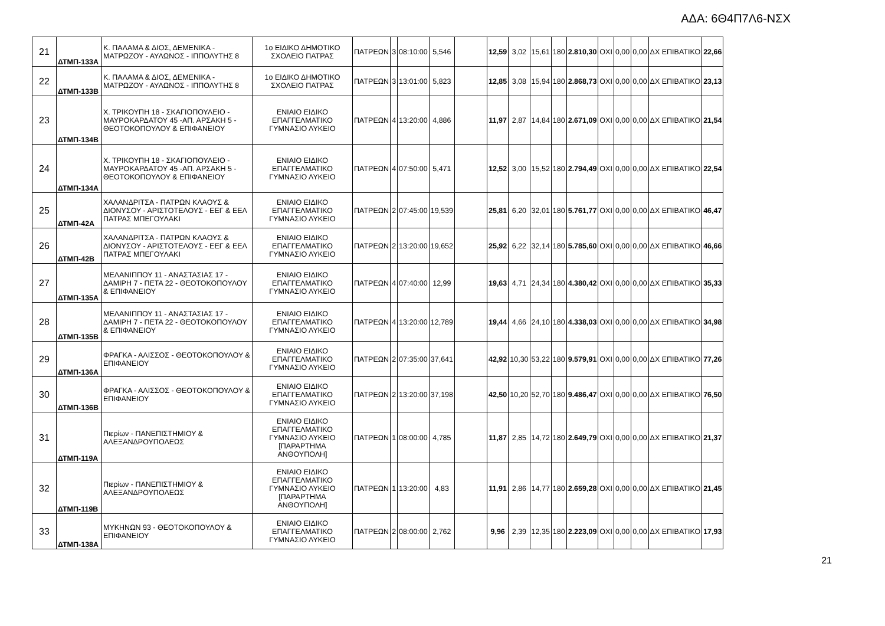ΑΔΑ: 6Θ4Π7Λ6-ΝΣΧ
| 21 | ΔΤΜΠ-133Α | Κ. ΠΑΛΑΜΑ & ΔΙΟΣ, ΔΕΜΕΝΙΚΑ - ΜΑΤΡΩΖΟΥ - ΑΥΛΩΝΟΣ - ΙΠΠΟΛΥΤΗΣ 8 | 1ο ΕΙΔΙΚΟ ΔΗΜΟΤΙΚΟ ΣΧΟΛΕΙΟ ΠΑΤΡΑΣ | ΠΑΤΡΕΩΝ | 3 | 08:10:00 | 5,546 | | 12,59 | 3,02 | 15,61 | 180 | 2.810,30 | ΟΧΙ | 0,00 | 0,00 | ΔΧ ΕΠΙΒΑΤΙΚΟ | 22,66 |
| 22 | ΔΤΜΠ-133Β | Κ. ΠΑΛΑΜΑ & ΔΙΟΣ, ΔΕΜΕΝΙΚΑ - ΜΑΤΡΩΖΟΥ - ΑΥΛΩΝΟΣ - ΙΠΠΟΛΥΤΗΣ 8 | 1ο ΕΙΔΙΚΟ ΔΗΜΟΤΙΚΟ ΣΧΟΛΕΙΟ ΠΑΤΡΑΣ | ΠΑΤΡΕΩΝ | 3 | 13:01:00 | 5,823 | | 12,85 | 3,08 | 15,94 | 180 | 2.868,73 | ΟΧΙ | 0,00 | 0,00 | ΔΧ ΕΠΙΒΑΤΙΚΟ | 23,13 |
| 23 | ΔΤΜΠ-134Β | Χ. ΤΡΙΚΟΥΠΗ 18 - ΣΚΑΓΙΟΠΟΥΛΕΙΟ - ΜΑΥΡΟΚΑΡΔΑΤΟΥ 45 -ΑΠ. ΑΡΣΑΚΗ 5 - ΘΕΟΤΟΚΟΠΟΥΛΟΥ & ΕΠΙΦΑΝΕΙΟΥ | ΕΝΙΑΙΟ ΕΙΔΙΚΟ ΕΠΑΓΓΕΛΜΑΤΙΚΟ ΓΥΜΝΑΣΙΟ ΛΥΚΕΙΟ | ΠΑΤΡΕΩΝ | 4 | 13:20:00 | 4,886 | | 11,97 | 2,87 | 14,84 | 180 | 2.671,09 | ΟΧΙ | 0,00 | 0,00 | ΔΧ ΕΠΙΒΑΤΙΚΟ | 21,54 |
| 24 | ΔΤΜΠ-134Α | Χ. ΤΡΙΚΟΥΠΗ 18 - ΣΚΑΓΙΟΠΟΥΛΕΙΟ - ΜΑΥΡΟΚΑΡΔΑΤΟΥ 45 -ΑΠ. ΑΡΣΑΚΗ 5 - ΘΕΟΤΟΚΟΠΟΥΛΟΥ & ΕΠΙΦΑΝΕΙΟΥ | ΕΝΙΑΙΟ ΕΙΔΙΚΟ ΕΠΑΓΓΕΛΜΑΤΙΚΟ ΓΥΜΝΑΣΙΟ ΛΥΚΕΙΟ | ΠΑΤΡΕΩΝ | 4 | 07:50:00 | 5,471 | | 12,52 | 3,00 | 15,52 | 180 | 2.794,49 | ΟΧΙ | 0,00 | 0,00 | ΔΧ ΕΠΙΒΑΤΙΚΟ | 22,54 |
| 25 | ΔΤΜΠ-42Α | ΧΑΛΑΝΔΡΙΤΣΑ - ΠΑΤΡΩΝ ΚΛΑΟΥΣ & ΔΙΟΝΥΣΟΥ - ΑΡΙΣΤΟΤΕΛΟΥΣ - ΕΕΓ & ΕΕΛ ΠΑΤΡΑΣ ΜΠΕΓΟΥΛΑΚΙ | ΕΝΙΑΙΟ ΕΙΔΙΚΟ ΕΠΑΓΓΕΛΜΑΤΙΚΟ ΓΥΜΝΑΣΙΟ ΛΥΚΕΙΟ | ΠΑΤΡΕΩΝ | 2 | 07:45:00 | 19,539 | | 25,81 | 6,20 | 32,01 | 180 | 5.761,77 | ΟΧΙ | 0,00 | 0,00 | ΔΧ ΕΠΙΒΑΤΙΚΟ | 46,47 |
| 26 | ΔΤΜΠ-42Β | ΧΑΛΑΝΔΡΙΤΣΑ - ΠΑΤΡΩΝ ΚΛΑΟΥΣ & ΔΙΟΝΥΣΟΥ - ΑΡΙΣΤΟΤΕΛΟΥΣ - ΕΕΓ & ΕΕΛ ΠΑΤΡΑΣ ΜΠΕΓΟΥΛΑΚΙ | ΕΝΙΑΙΟ ΕΙΔΙΚΟ ΕΠΑΓΓΕΛΜΑΤΙΚΟ ΓΥΜΝΑΣΙΟ ΛΥΚΕΙΟ | ΠΑΤΡΕΩΝ | 2 | 13:20:00 | 19,652 | | 25,92 | 6,22 | 32,14 | 180 | 5.785,60 | ΟΧΙ | 0,00 | 0,00 | ΔΧ ΕΠΙΒΑΤΙΚΟ | 46,66 |
| 27 | ΔΤΜΠ-135Α | ΜΕΛΑΝΙΠΠΟΥ 11 - ΑΝΑΣΤΑΣΙΑΣ 17 - ΔΑΜΙΡΗ 7 - ΠΕΤΑ 22 - ΘΕΟΤΟΚΟΠΟΥΛΟΥ & ΕΠΙΦΑΝΕΙΟΥ | ΕΝΙΑΙΟ ΕΙΔΙΚΟ ΕΠΑΓΓΕΛΜΑΤΙΚΟ ΓΥΜΝΑΣΙΟ ΛΥΚΕΙΟ | ΠΑΤΡΕΩΝ | 4 | 07:40:00 | 12,99 | | 19,63 | 4,71 | 24,34 | 180 | 4.380,42 | ΟΧΙ | 0,00 | 0,00 | ΔΧ ΕΠΙΒΑΤΙΚΟ | 35,33 |
| 28 | ΔΤΜΠ-135Β | ΜΕΛΑΝΙΠΠΟΥ 11 - ΑΝΑΣΤΑΣΙΑΣ 17 - ΔΑΜΙΡΗ 7 - ΠΕΤΑ 22 - ΘΕΟΤΟΚΟΠΟΥΛΟΥ & ΕΠΙΦΑΝΕΙΟΥ | ΕΝΙΑΙΟ ΕΙΔΙΚΟ ΕΠΑΓΓΕΛΜΑΤΙΚΟ ΓΥΜΝΑΣΙΟ ΛΥΚΕΙΟ | ΠΑΤΡΕΩΝ | 4 | 13:20:00 | 12,789 | | 19,44 | 4,66 | 24,10 | 180 | 4.338,03 | ΟΧΙ | 0,00 | 0,00 | ΔΧ ΕΠΙΒΑΤΙΚΟ | 34,98 |
| 29 | ΔΤΜΠ-136Α | ΦΡΑΓΚΑ - ΑΛΙΣΣΟΣ - ΘΕΟΤΟΚΟΠΟΥΛΟΥ & ΕΠΙΦΑΝΕΙΟΥ | ΕΝΙΑΙΟ ΕΙΔΙΚΟ ΕΠΑΓΓΕΛΜΑΤΙΚΟ ΓΥΜΝΑΣΙΟ ΛΥΚΕΙΟ | ΠΑΤΡΕΩΝ | 2 | 07:35:00 | 37,641 | | 42,92 | 10,30 | 53,22 | 180 | 9.579,91 | ΟΧΙ | 0,00 | 0,00 | ΔΧ ΕΠΙΒΑΤΙΚΟ | 77,26 |
| 30 | ΔΤΜΠ-136Β | ΦΡΑΓΚΑ - ΑΛΙΣΣΟΣ - ΘΕΟΤΟΚΟΠΟΥΛΟΥ & ΕΠΙΦΑΝΕΙΟΥ | ΕΝΙΑΙΟ ΕΙΔΙΚΟ ΕΠΑΓΓΕΛΜΑΤΙΚΟ ΓΥΜΝΑΣΙΟ ΛΥΚΕΙΟ | ΠΑΤΡΕΩΝ | 2 | 13:20:00 | 37,198 | | 42,50 | 10,20 | 52,70 | 180 | 9.486,47 | ΟΧΙ | 0,00 | 0,00 | ΔΧ ΕΠΙΒΑΤΙΚΟ | 76,50 |
| 31 | ΔΤΜΠ-119Α | Πιερίων - ΠΑΝΕΠΙΣΤΗΜΙΟΥ & ΑΛΕΞΑΝΔΡΟΥΠΟΛΕΩΣ | ΕΝΙΑΙΟ ΕΙΔΙΚΟ ΕΠΑΓΓΕΛΜΑΤΙΚΟ ΓΥΜΝΑΣΙΟ ΛΥΚΕΙΟ [ΠΑΡΑΡΤΗΜΑ ΑΝΘΟΥΠΟΛΗ] | ΠΑΤΡΕΩΝ | 1 | 08:00:00 | 4,785 | | 11,87 | 2,85 | 14,72 | 180 | 2.649,79 | ΟΧΙ | 0,00 | 0,00 | ΔΧ ΕΠΙΒΑΤΙΚΟ | 21,37 |
| 32 | ΔΤΜΠ-119Β | Πιερίων - ΠΑΝΕΠΙΣΤΗΜΙΟΥ & ΑΛΕΞΑΝΔΡΟΥΠΟΛΕΩΣ | ΕΝΙΑΙΟ ΕΙΔΙΚΟ ΕΠΑΓΓΕΛΜΑΤΙΚΟ ΓΥΜΝΑΣΙΟ ΛΥΚΕΙΟ [ΠΑΡΑΡΤΗΜΑ ΑΝΘΟΥΠΟΛΗ] | ΠΑΤΡΕΩΝ | 1 | 13:20:00 | 4,83 | | 11,91 | 2,86 | 14,77 | 180 | 2.659,28 | ΟΧΙ | 0,00 | 0,00 | ΔΧ ΕΠΙΒΑΤΙΚΟ | 21,45 |
| 33 | ΔΤΜΠ-138Α | ΜΥΚΗΝΩΝ 93 - ΘΕΟΤΟΚΟΠΟΥΛΟΥ & ΕΠΙΦΑΝΕΙΟΥ | ΕΝΙΑΙΟ ΕΙΔΙΚΟ ΕΠΑΓΓΕΛΜΑΤΙΚΟ ΓΥΜΝΑΣΙΟ ΛΥΚΕΙΟ | ΠΑΤΡΕΩΝ | 2 | 08:00:00 | 2,762 | | 9,96 | 2,39 | 12,35 | 180 | 2.223,09 | ΟΧΙ | 0,00 | 0,00 | ΔΧ ΕΠΙΒΑΤΙΚΟ | 17,93 |
21